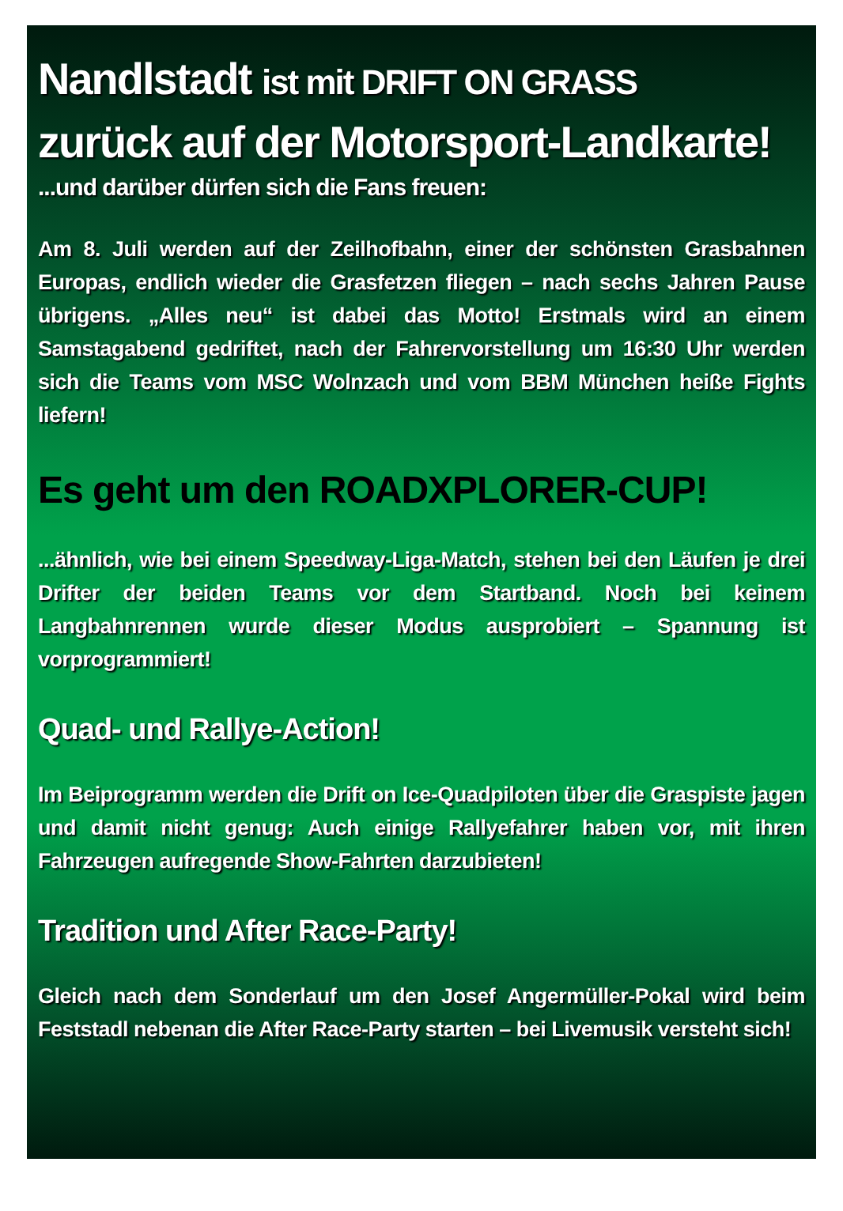Nandlstadt ist mit DRIFT ON GRASS
zurück auf der Motorsport-Landkarte!
...und darüber dürfen sich die Fans freuen:
Am 8. Juli werden auf der Zeilhofbahn, einer der schönsten Grasbahnen Europas, endlich wieder die Grasfetzen fliegen – nach sechs Jahren Pause übrigens. „Alles neu“ ist dabei das Motto! Erstmals wird an einem Samstagabend gedriftet, nach der Fahrervorstellung um 16:30 Uhr werden sich die Teams vom MSC Wolnzach und vom BBM München heiße Fights liefern!
Es geht um den ROADXPLORER-CUP!
...ähnlich, wie bei einem Speedway-Liga-Match, stehen bei den Läufen je drei Drifter der beiden Teams vor dem Startband. Noch bei keinem Langbahnrennen wurde dieser Modus ausprobiert – Spannung ist vorprogrammiert!
Quad- und Rallye-Action!
Im Beiprogramm werden die Drift on Ice-Quadpiloten über die Graspiste jagen und damit nicht genug: Auch einige Rallyefahrer haben vor, mit ihren Fahrzeugen aufregende Show-Fahrten darzubieten!
Tradition und After Race-Party!
Gleich nach dem Sonderlauf um den Josef Angermüller-Pokal wird beim Feststadl nebenan die After Race-Party starten – bei Livemusik versteht sich!